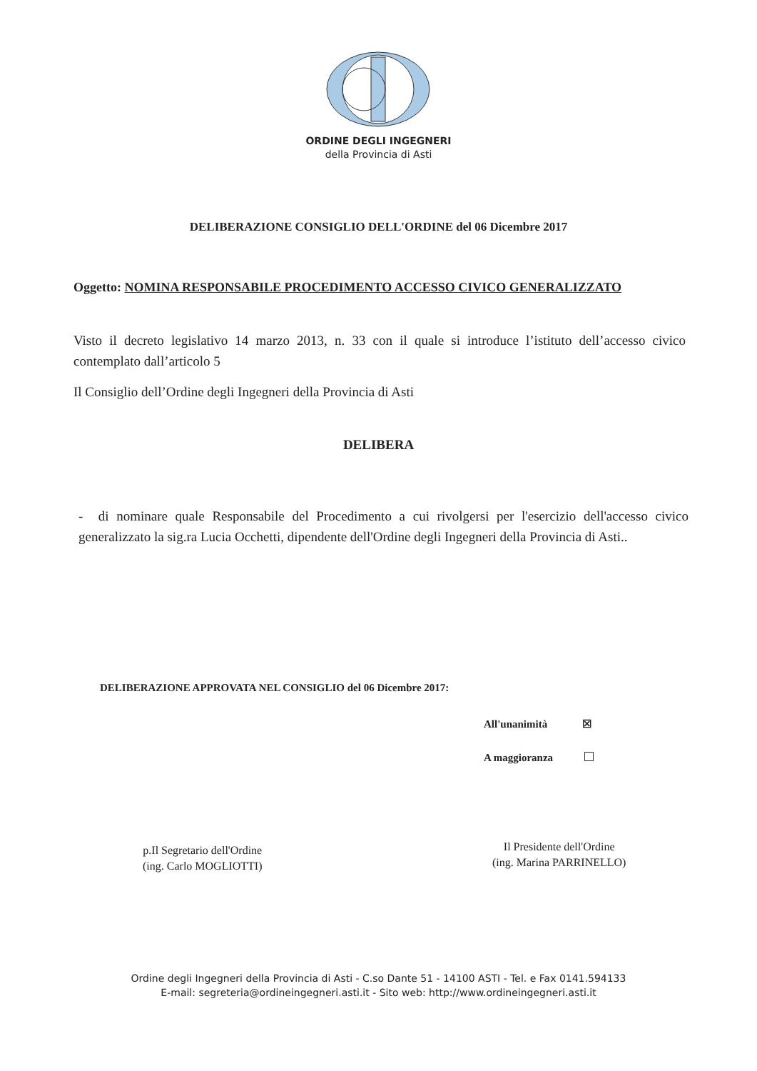ORDINE DEGLI INGEGNERI
della Provincia di Asti
DELIBERAZIONE CONSIGLIO DELL'ORDINE del 06 Dicembre 2017
Oggetto: NOMINA RESPONSABILE PROCEDIMENTO ACCESSO CIVICO GENERALIZZATO
Visto il decreto legislativo 14 marzo 2013, n. 33 con il quale si introduce l’istituto dell’accesso civico contemplato dall’articolo 5
Il Consiglio dell’Ordine degli Ingegneri della Provincia di Asti
DELIBERA
- di nominare quale Responsabile del Procedimento a cui rivolgersi per l'esercizio dell'accesso civico generalizzato la sig.ra Lucia Occhetti, dipendente dell'Ordine degli Ingegneri della Provincia di Asti..
DELIBERAZIONE APPROVATA NEL CONSIGLIO del 06 Dicembre 2017:
All'unanimità ☒
A maggioranza
p.Il Segretario dell'Ordine
(ing. Carlo MOGLIOTTI)
Il Presidente dell'Ordine
(ing. Marina PARRINELLO)
Ordine degli Ingegneri della Provincia di Asti - C.so Dante 51 - 14100 ASTI - Tel. e Fax 0141.594133
E-mail: segreteria@ordineingegneri.asti.it - Sito web: http://www.ordineingegneri.asti.it